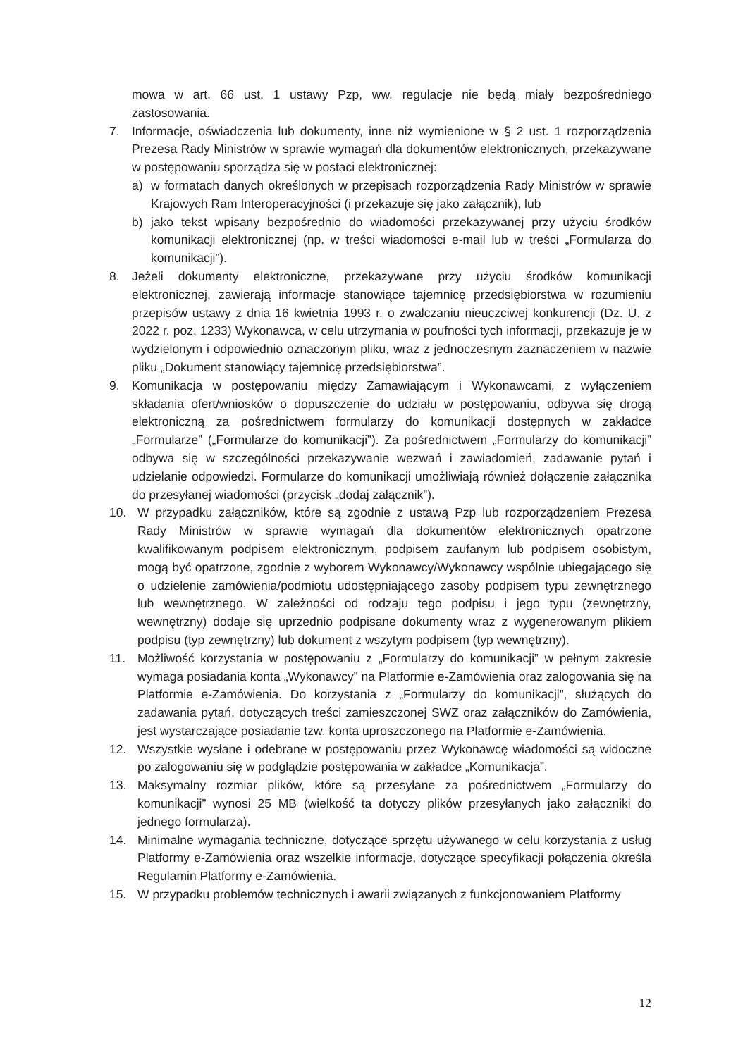mowa w art. 66 ust. 1 ustawy Pzp, ww. regulacje nie będą miały bezpośredniego zastosowania.
7. Informacje, oświadczenia lub dokumenty, inne niż wymienione w § 2 ust. 1 rozporządzenia Prezesa Rady Ministrów w sprawie wymagań dla dokumentów elektronicznych, przekazywane w postępowaniu sporządza się w postaci elektronicznej:
a) w formatach danych określonych w przepisach rozporządzenia Rady Ministrów w sprawie Krajowych Ram Interoperacyjności (i przekazuje się jako załącznik), lub
b) jako tekst wpisany bezpośrednio do wiadomości przekazywanej przy użyciu środków komunikacji elektronicznej (np. w treści wiadomości e-mail lub w treści „Formularza do komunikacji”).
8. Jeżeli dokumenty elektroniczne, przekazywane przy użyciu środków komunikacji elektronicznej, zawierają informacje stanowiące tajemnicę przedsiębiorstwa w rozumieniu przepisów ustawy z dnia 16 kwietnia 1993 r. o zwalczaniu nieuczciwej konkurencji (Dz. U. z 2022 r. poz. 1233) Wykonawca, w celu utrzymania w poufności tych informacji, przekazuje je w wydzielonym i odpowiednio oznaczonym pliku, wraz z jednoczesnym zaznaczeniem w nazwie pliku „Dokument stanowiący tajemnicę przedsiębiorstwa”.
9. Komunikacja w postępowaniu między Zamawiającym i Wykonawcami, z wyłączeniem składania ofert/wniosków o dopuszczenie do udziału w postępowaniu, odbywa się drogą elektroniczną za pośrednictwem formularzy do komunikacji dostępnych w zakładce „Formularze” („Formularze do komunikacji”). Za pośrednictwem „Formularzy do komunikacji” odbywa się w szczególności przekazywanie wezwań i zawiadomień, zadawanie pytań i udzielanie odpowiedzi. Formularze do komunikacji umożliwiają również dołączenie załącznika do przesyłanej wiadomości (przycisk „dodaj załącznik”).
10. W przypadku załączników, które są zgodnie z ustawą Pzp lub rozporządzeniem Prezesa Rady Ministrów w sprawie wymagań dla dokumentów elektronicznych opatrzone kwalifikowanym podpisem elektronicznym, podpisem zaufanym lub podpisem osobistym, mogą być opatrzone, zgodnie z wyborem Wykonawcy/Wykonawcy wspólnie ubiegającego się o udzielenie zamówienia/podmiotu udostępniającego zasoby podpisem typu zewnętrznego lub wewnętrznego. W zależności od rodzaju tego podpisu i jego typu (zewnętrzny, wewnętrzny) dodaje się uprzednio podpisane dokumenty wraz z wygenerowanym plikiem podpisu (typ zewnętrzny) lub dokument z wszytym podpisem (typ wewnętrzny).
11. Możliwość korzystania w postępowaniu z „Formularzy do komunikacji” w pełnym zakresie wymaga posiadania konta „Wykonawcy” na Platformie e-Zamówienia oraz zalogowania się na Platformie e-Zamówienia. Do korzystania z „Formularzy do komunikacji”, służących do zadawania pytań, dotyczących treści zamieszczonej SWZ oraz załączników do Zamówienia, jest wystarczające posiadanie tzw. konta uproszczonego na Platformie e-Zamówienia.
12. Wszystkie wysłane i odebrane w postępowaniu przez Wykonawcę wiadomości są widoczne po zalogowaniu się w podglądzie postępowania w zakładce „Komunikacja”.
13. Maksymalny rozmiar plików, które są przesyłane za pośrednictwem „Formularzy do komunikacji” wynosi 25 MB (wielkość ta dotyczy plików przesyłanych jako załączniki do jednego formularza).
14. Minimalne wymagania techniczne, dotyczące sprzętu używanego w celu korzystania z usług Platformy e-Zamówienia oraz wszelkie informacje, dotyczące specyfikacji połączenia określa Regulamin Platformy e-Zamówienia.
15. W przypadku problemów technicznych i awarii związanych z funkcjonowaniem Platformy
12